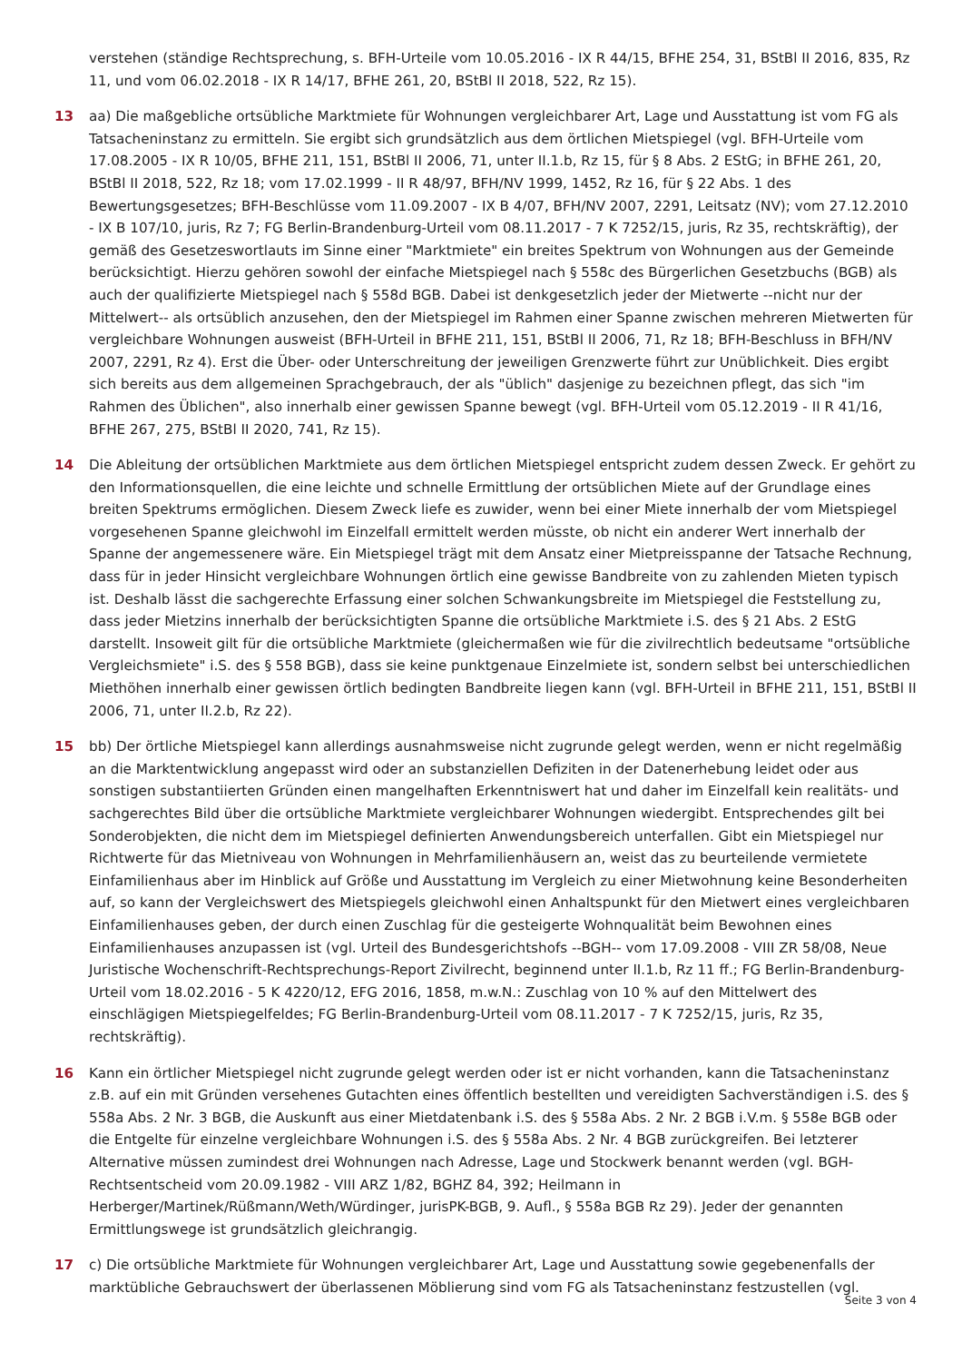verstehen (ständige Rechtsprechung, s. BFH-Urteile vom 10.05.2016 - IX R 44/15, BFHE 254, 31, BStBl II 2016, 835, Rz 11, und vom 06.02.2018 - IX R 14/17, BFHE 261, 20, BStBl II 2018, 522, Rz 15).
13 aa) Die maßgebliche ortsübliche Marktmiete für Wohnungen vergleichbarer Art, Lage und Ausstattung ist vom FG als Tatsacheninstanz zu ermitteln. Sie ergibt sich grundsätzlich aus dem örtlichen Mietspiegel (vgl. BFH-Urteile vom 17.08.2005 - IX R 10/05, BFHE 211, 151, BStBl II 2006, 71, unter II.1.b, Rz 15, für § 8 Abs. 2 EStG; in BFHE 261, 20, BStBl II 2018, 522, Rz 18; vom 17.02.1999 - II R 48/97, BFH/NV 1999, 1452, Rz 16, für § 22 Abs. 1 des Bewertungsgesetzes; BFH-Beschlüsse vom 11.09.2007 - IX B 4/07, BFH/NV 2007, 2291, Leitsatz (NV); vom 27.12.2010 - IX B 107/10, juris, Rz 7; FG Berlin-Brandenburg-Urteil vom 08.11.2017 - 7 K 7252/15, juris, Rz 35, rechtskräftig), der gemäß des Gesetzeswortlauts im Sinne einer "Marktmiete" ein breites Spektrum von Wohnungen aus der Gemeinde berücksichtigt. Hierzu gehören sowohl der einfache Mietspiegel nach § 558c des Bürgerlichen Gesetzbuchs (BGB) als auch der qualifizierte Mietspiegel nach § 558d BGB. Dabei ist denkgesetzlich jeder der Mietwerte --nicht nur der Mittelwert-- als ortsüblich anzusehen, den der Mietspiegel im Rahmen einer Spanne zwischen mehreren Mietwerten für vergleichbare Wohnungen ausweist (BFH-Urteil in BFHE 211, 151, BStBl II 2006, 71, Rz 18; BFH-Beschluss in BFH/NV 2007, 2291, Rz 4). Erst die Über- oder Unterschreitung der jeweiligen Grenzwerte führt zur Unüblichkeit. Dies ergibt sich bereits aus dem allgemeinen Sprachgebrauch, der als "üblich" dasjenige zu bezeichnen pflegt, das sich "im Rahmen des Üblichen", also innerhalb einer gewissen Spanne bewegt (vgl. BFH-Urteil vom 05.12.2019 - II R 41/16, BFHE 267, 275, BStBl II 2020, 741, Rz 15).
14 Die Ableitung der ortsüblichen Marktmiete aus dem örtlichen Mietspiegel entspricht zudem dessen Zweck. Er gehört zu den Informationsquellen, die eine leichte und schnelle Ermittlung der ortsüblichen Miete auf der Grundlage eines breiten Spektrums ermöglichen. Diesem Zweck liefe es zuwider, wenn bei einer Miete innerhalb der vom Mietspiegel vorgesehenen Spanne gleichwohl im Einzelfall ermittelt werden müsste, ob nicht ein anderer Wert innerhalb der Spanne der angemessenere wäre. Ein Mietspiegel trägt mit dem Ansatz einer Mietpreisspanne der Tatsache Rechnung, dass für in jeder Hinsicht vergleichbare Wohnungen örtlich eine gewisse Bandbreite von zu zahlenden Mieten typisch ist. Deshalb lässt die sachgerechte Erfassung einer solchen Schwankungsbreite im Mietspiegel die Feststellung zu, dass jeder Mietzins innerhalb der berücksichtigten Spanne die ortsübliche Marktmiete i.S. des § 21 Abs. 2 EStG darstellt. Insoweit gilt für die ortsübliche Marktmiete (gleichermaßen wie für die zivilrechtlich bedeutsame "ortsübliche Vergleichsmiete" i.S. des § 558 BGB), dass sie keine punktgenaue Einzelmiete ist, sondern selbst bei unterschiedlichen Miethöhen innerhalb einer gewissen örtlich bedingten Bandbreite liegen kann (vgl. BFH-Urteil in BFHE 211, 151, BStBl II 2006, 71, unter II.2.b, Rz 22).
15 bb) Der örtliche Mietspiegel kann allerdings ausnahmsweise nicht zugrunde gelegt werden, wenn er nicht regelmäßig an die Marktentwicklung angepasst wird oder an substanziellen Defiziten in der Datenerhebung leidet oder aus sonstigen substantiierten Gründen einen mangelhaften Erkenntniswert hat und daher im Einzelfall kein realitäts- und sachgerechtes Bild über die ortsübliche Marktmiete vergleichbarer Wohnungen wiedergibt. Entsprechendes gilt bei Sonderobjekten, die nicht dem im Mietspiegel definierten Anwendungsbereich unterfallen. Gibt ein Mietspiegel nur Richtwerte für das Mietniveau von Wohnungen in Mehrfamilienhäusern an, weist das zu beurteilende vermietete Einfamilienhaus aber im Hinblick auf Größe und Ausstattung im Vergleich zu einer Mietwohnung keine Besonderheiten auf, so kann der Vergleichswert des Mietspiegels gleichwohl einen Anhaltspunkt für den Mietwert eines vergleichbaren Einfamilienhauses geben, der durch einen Zuschlag für die gesteigerte Wohnqualität beim Bewohnen eines Einfamilienhauses anzupassen ist (vgl. Urteil des Bundesgerichtshofs --BGH-- vom 17.09.2008 - VIII ZR 58/08, Neue Juristische Wochenschrift-Rechtsprechungs-Report Zivilrecht, beginnend unter II.1.b, Rz 11 ff.; FG Berlin-Brandenburg-Urteil vom 18.02.2016 - 5 K 4220/12, EFG 2016, 1858, m.w.N.: Zuschlag von 10 % auf den Mittelwert des einschlägigen Mietspiegelfeldes; FG Berlin-Brandenburg-Urteil vom 08.11.2017 - 7 K 7252/15, juris, Rz 35, rechtskräftig).
16 Kann ein örtlicher Mietspiegel nicht zugrunde gelegt werden oder ist er nicht vorhanden, kann die Tatsacheninstanz z.B. auf ein mit Gründen versehenes Gutachten eines öffentlich bestellten und vereidigten Sachverständigen i.S. des § 558a Abs. 2 Nr. 3 BGB, die Auskunft aus einer Mietdatenbank i.S. des § 558a Abs. 2 Nr. 2 BGB i.V.m. § 558e BGB oder die Entgelte für einzelne vergleichbare Wohnungen i.S. des § 558a Abs. 2 Nr. 4 BGB zurückgreifen. Bei letzterer Alternative müssen zumindest drei Wohnungen nach Adresse, Lage und Stockwerk benannt werden (vgl. BGH-Rechtsentscheid vom 20.09.1982 - VIII ARZ 1/82, BGHZ 84, 392; Heilmann in Herberger/Martinek/Rüßmann/Weth/Würdinger, jurisPK-BGB, 9. Aufl., § 558a BGB Rz 29). Jeder der genannten Ermittlungswege ist grundsätzlich gleichrangig.
17 c) Die ortsübliche Marktmiete für Wohnungen vergleichbarer Art, Lage und Ausstattung sowie gegebenenfalls der marktübliche Gebrauchswert der überlassenen Möblierung sind vom FG als Tatsacheninstanz festzustellen (vgl.
Seite 3 von 4